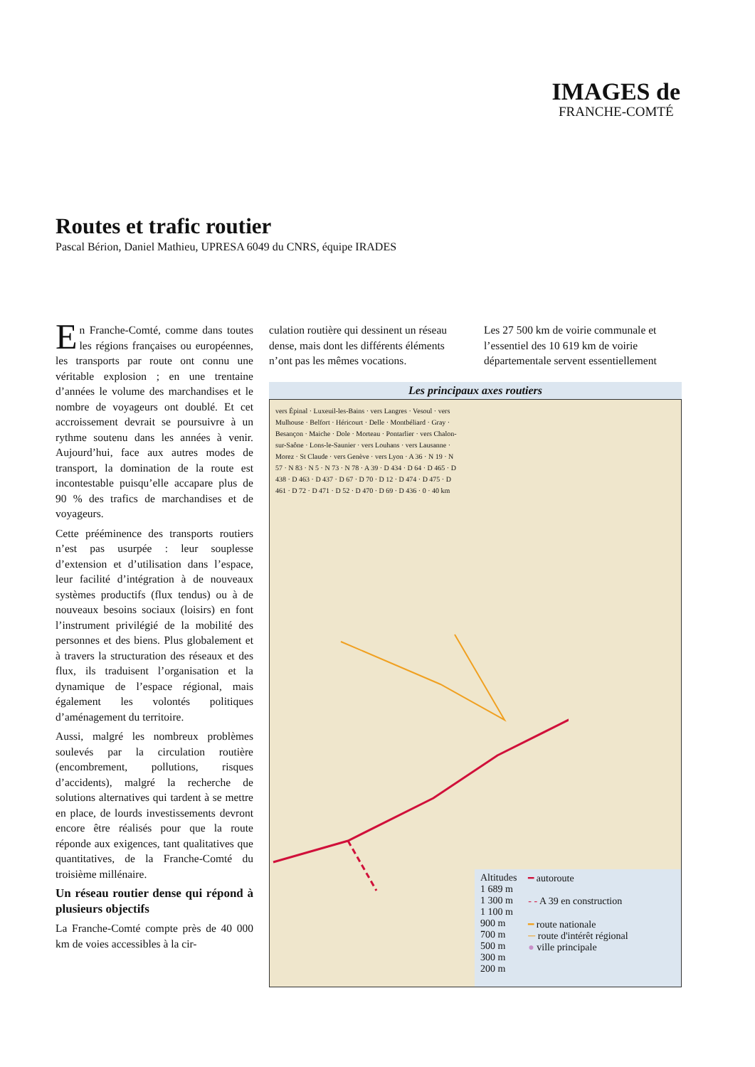IMAGES de
FRANCHE-COMTÉ
Routes et trafic routier
Pascal Bérion, Daniel Mathieu, UPRESA 6049 du CNRS, équipe IRADES
En Franche-Comté, comme dans toutes les régions françaises ou européennes, les transports par route ont connu une véritable explosion ; en une trentaine d’années le volume des marchandises et le nombre de voyageurs ont doublé. Et cet accroissement devrait se poursuivre à un rythme soutenu dans les années à venir. Aujourd’hui, face aux autres modes de transport, la domination de la route est incontestable puisqu’elle accapare plus de 90 % des trafics de marchandises et de voyageurs.
Cette prééminence des transports routiers n’est pas usurpée : leur souplesse d’extension et d’utilisation dans l’espace, leur facilité d’intégration à de nouveaux systèmes productifs (flux tendus) ou à de nouveaux besoins sociaux (loisirs) en font l’instrument privilégié de la mobilité des personnes et des biens. Plus globalement et à travers la structuration des réseaux et des flux, ils traduisent l’organisation et la dynamique de l’espace régional, mais également les volontés politiques d’aménagement du territoire.
Aussi, malgré les nombreux problèmes soulevés par la circulation routière (encombrement, pollutions, risques d’accidents), malgré la recherche de solutions alternatives qui tardent à se mettre en place, de lourds investissements devront encore être réalisés pour que la route réponde aux exigences, tant qualitatives que quantitatives, de la Franche-Comté du troisième millénaire.
Un réseau routier dense qui répond à plusieurs objectifs
La Franche-Comté compte près de 40 000 km de voies accessibles à la cir-
culation routière qui dessinent un réseau dense, mais dont les différents éléments n’ont pas les mêmes vocations.
Les 27 500 km de voirie communale et l’essentiel des 10 619 km de voirie départementale servent essentiellement
Les principaux axes routiers
vers Épinal · Luxeuil-les-Bains · vers Langres · Vesoul · vers Mulhouse · Belfort · Héricourt · Delle · Montbéliard · Gray · Besançon · Maiche · Dole · Morteau · Pontarlier · vers Chalon-sur-Saône · Lons-le-Saunier · vers Louhans · vers Lausanne · Morez · St Claude · vers Genève · vers Lyon · A 36 · N 19 · N 57 · N 83 · N 5 · N 73 · N 78 · A 39 · D 434 · D 64 · D 465 · D 438 · D 463 · D 437 · D 67 · D 70 · D 12 · D 474 · D 475 · D 461 · D 72 · D 471 · D 52 · D 470 · D 69 · D 436 · 0 · 40 km
Altitudes
1 689 m
1 300 m
1 100 m
900 m
700 m
500 m
300 m
200 m
━ autoroute
- - A 39 en construction
━ route nationale
─ route d'intérêt régional
● ville principale